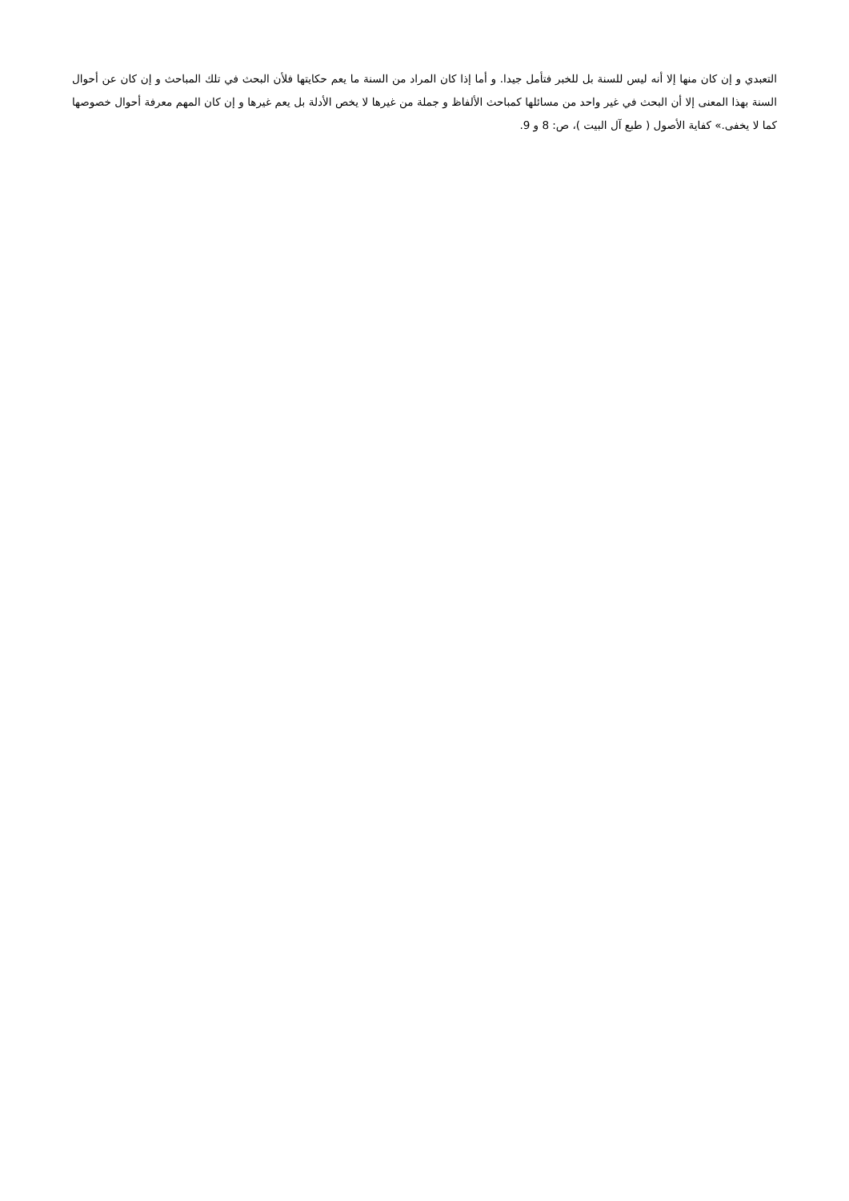التعبدي و إن كان منها إلا أنه ليس للسنة بل للخبر فتأمل جيدا. و أما إذا كان المراد من السنة ما يعم حكايتها فلأن البحث في تلك المباحث و إن كان عن أحوال السنة بهذا المعنى إلا أن البحث في غير واحد من مسائلها كمباحث الألفاظ و جملة من غيرها لا يخص الأدلة بل يعم غيرها و إن كان المهم معرفة أحوال خصوصها كما لا يخفى.» كفاية الأصول ( طبع آل البيت )، ص: 8 و 9.